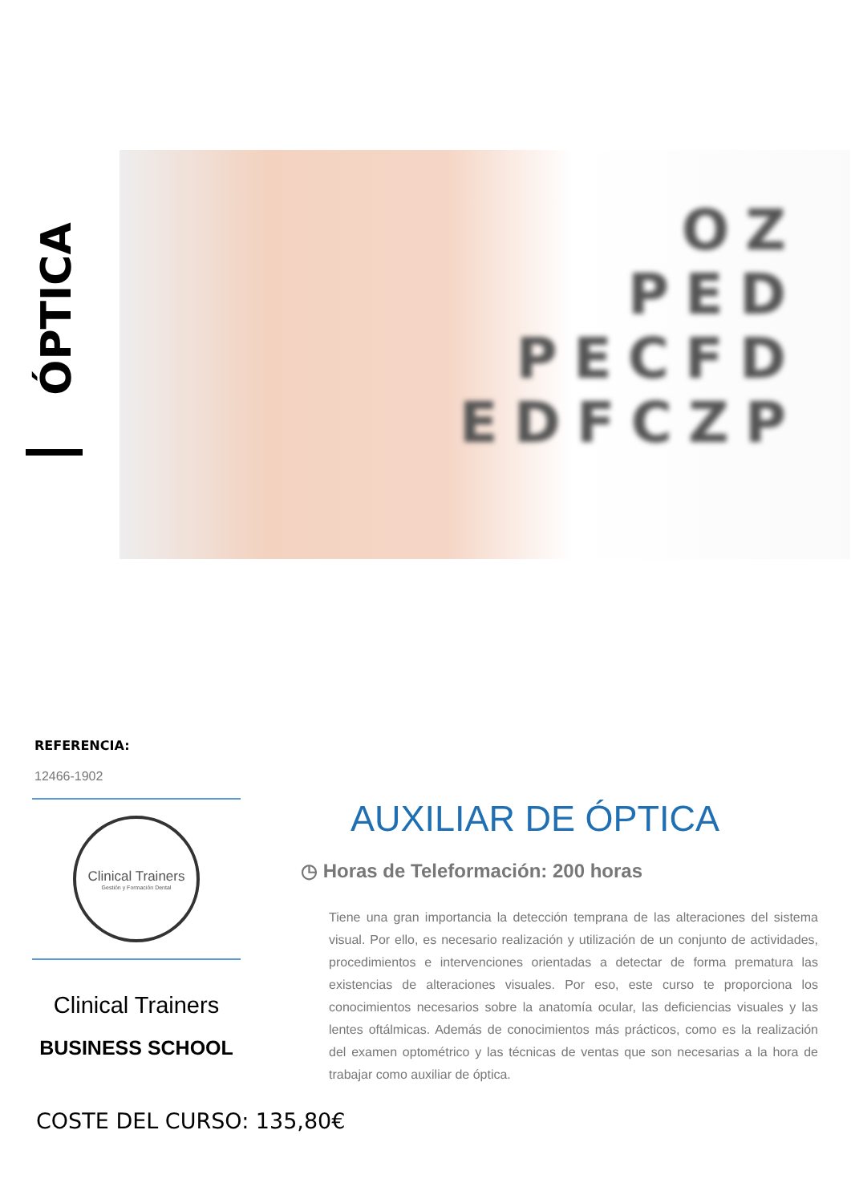ÓPTICA
OZ
PED
PECFD
EDFCZP
REFERENCIA:
12466-1902
Clinical Trainers
Gestión y Formación Dental
Clinical Trainers
BUSINESS SCHOOL
COSTE DEL CURSO: 135,80€
AUXILIAR DE ÓPTICA
◷ Horas de Teleformación: 200 horas
Tiene una gran importancia la detección temprana de las alteraciones del sistema visual. Por ello, es necesario realización y utilización de un conjunto de actividades, procedimientos e intervenciones orientadas a detectar de forma prematura las existencias de alteraciones visuales. Por eso, este curso te proporciona los conocimientos necesarios sobre la anatomía ocular, las deficiencias visuales y las lentes oftálmicas. Además de conocimientos más prácticos, como es la realización del examen optométrico y las técnicas de ventas que son necesarias a la hora de trabajar como auxiliar de óptica.